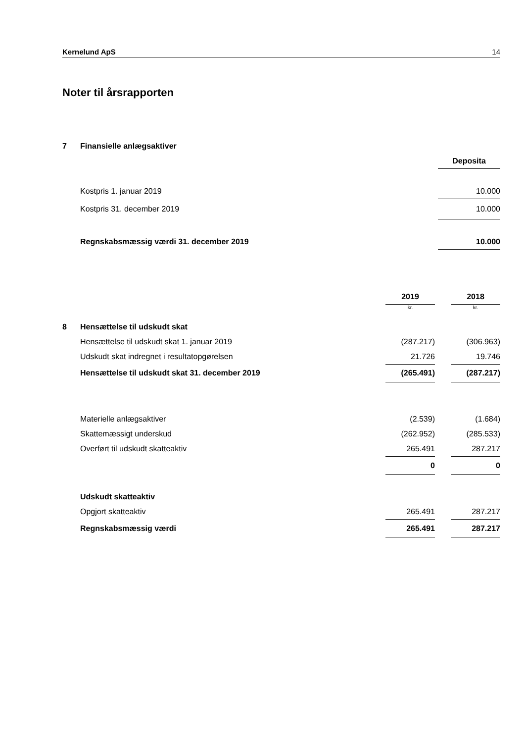Kernelund ApS 14
Noter til årsrapporten
| 7 | Finansielle anlægsaktiver | |
| | | Deposita |
| | Kostpris 1. januar 2019 | 10.000 |
| | Kostpris 31. december 2019 | 10.000 |
| | Regnskabsmæssig værdi 31. december 2019 | 10.000 |
| | | 2019 | | 2018 |
| | | kr. | | kr. |
| 8 | Hensættelse til udskudt skat | | | |
| | Hensættelse til udskudt skat 1. januar 2019 | (287.217) | | (306.963) |
| | Udskudt skat indregnet i resultatopgørelsen | 21.726 | | 19.746 |
| | Hensættelse til udskudt skat 31. december 2019 | (265.491) | | (287.217) |
| | Materielle anlægsaktiver | (2.539) | | (1.684) |
| | Skattemæssigt underskud | (262.952) | | (285.533) |
| | Overført til udskudt skatteaktiv | 265.491 | | 287.217 |
| | | 0 | | 0 |
| | Udskudt skatteaktiv | | | |
| | Opgjort skatteaktiv | 265.491 | | 287.217 |
| | Regnskabsmæssig værdi | 265.491 | | 287.217 |